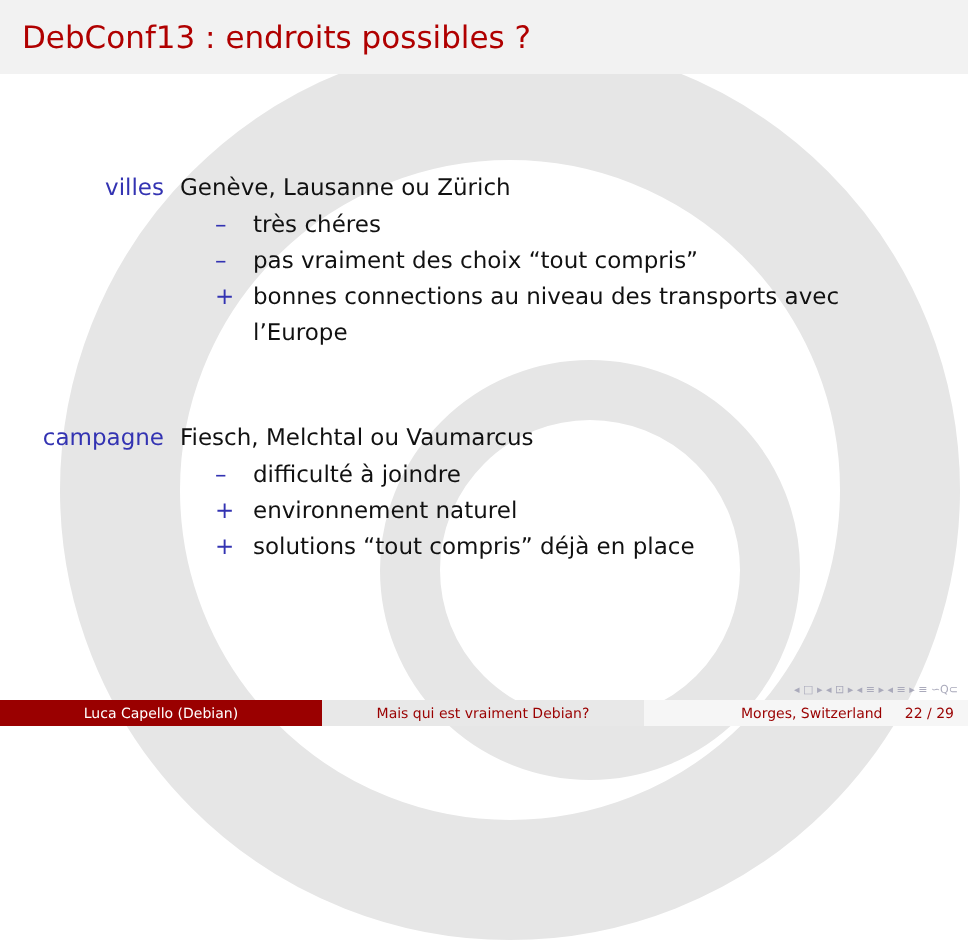DebConf13 : endroits possibles ?
villes Genève, Lausanne ou Zürich
– très chéres
– pas vraiment des choix “tout compris”
+ bonnes connections au niveau des transports avec l’Europe
campagne Fiesch, Melchtal ou Vaumarcus
– difficulté à joindre
+ environnement naturel
+ solutions “tout compris” déjà en place
◂ □ ▸ ◂ ⊡ ▸ ◂ ≡ ▸ ◂ ≡ ▸ ≡ ∽Q⊂
Luca Capello (Debian) Mais qui est vraiment Debian? Morges, Switzerland 22 / 29